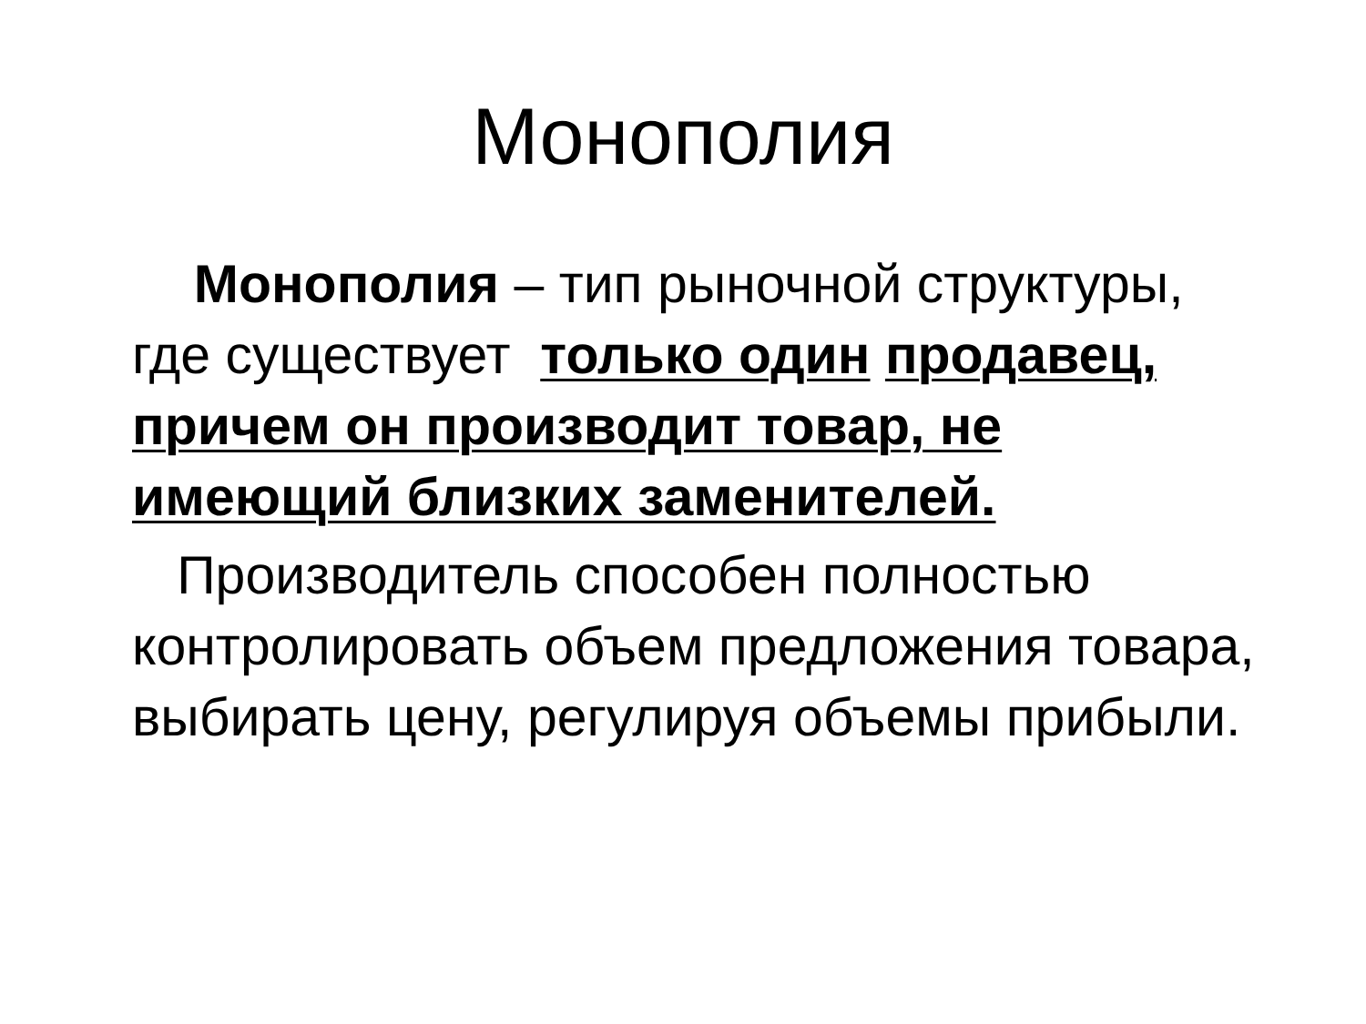Монополия
Монополия – тип рыночной структуры, где существует только один продавец, причем он производит товар, не имеющий близких заменителей.
Производитель способен полностью контролировать объем предложения товара, выбирать цену, регулируя объемы прибыли.